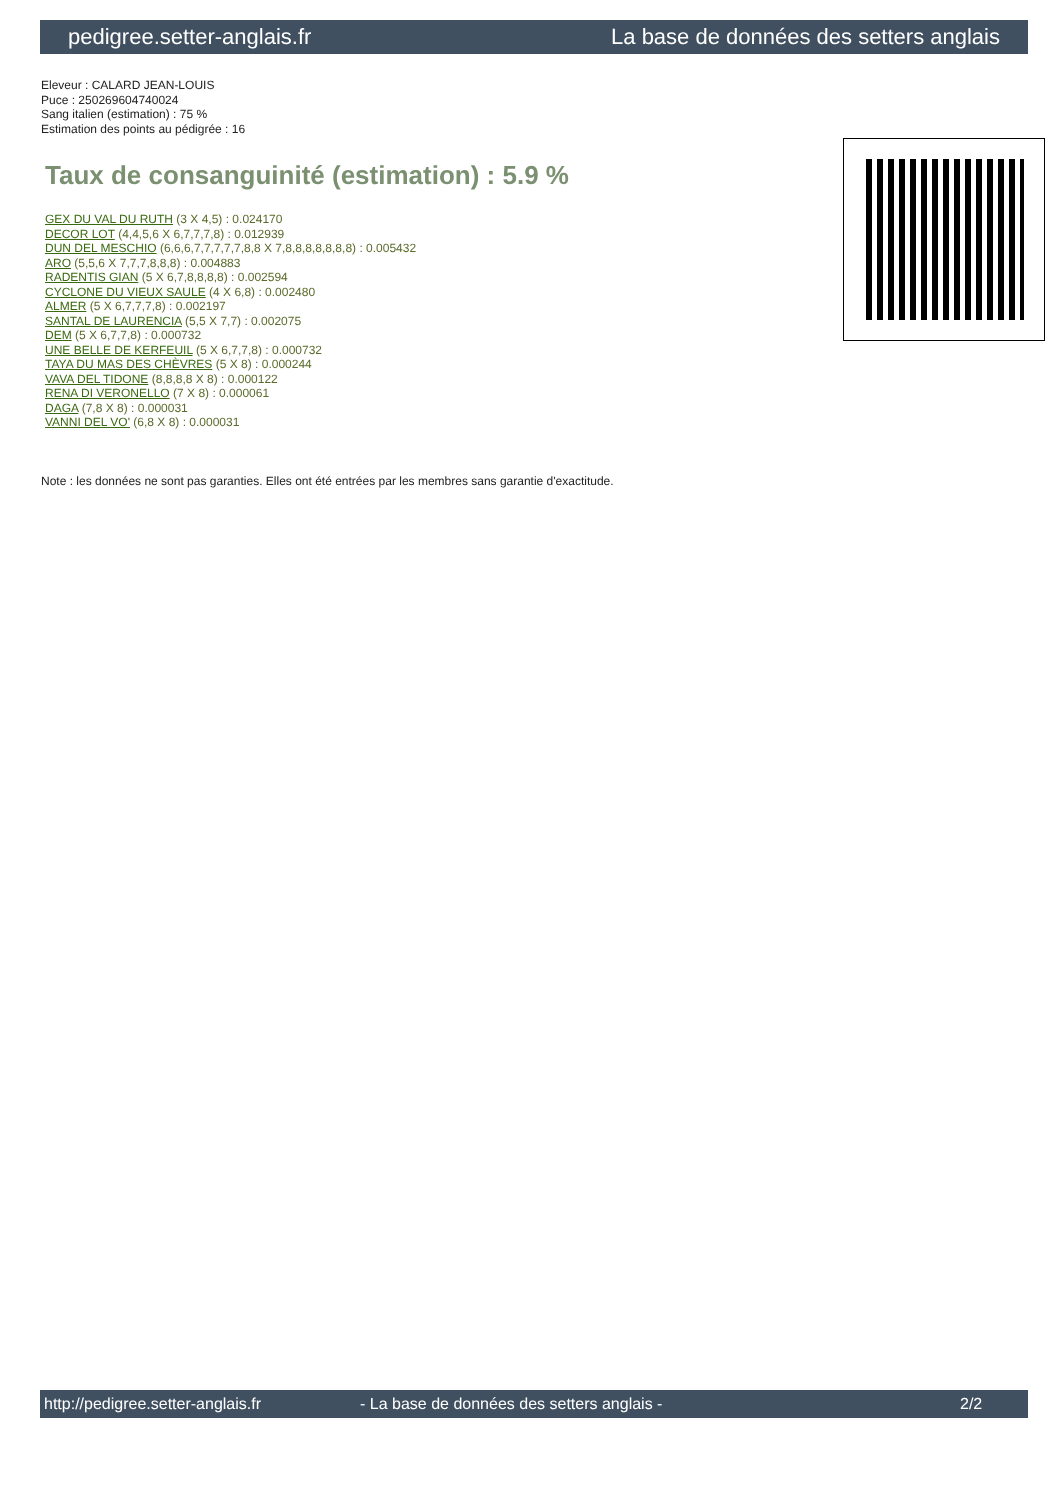pedigree.setter-anglais.fr La base de données des setters anglais
Eleveur : CALARD JEAN-LOUIS
Puce : 250269604740024
Sang italien (estimation) : 75 %
Estimation des points au pédigrée : 16
Taux de consanguinité (estimation) : 5.9 %
GEX DU VAL DU RUTH (3 X 4,5) : 0.024170
DECOR LOT (4,4,5,6 X 6,7,7,7,8) : 0.012939
DUN DEL MESCHIO (6,6,6,7,7,7,7,7,8,8 X 7,8,8,8,8,8,8,8) : 0.005432
ARO (5,5,6 X 7,7,7,8,8,8) : 0.004883
RADENTIS GIAN (5 X 6,7,8,8,8,8) : 0.002594
CYCLONE DU VIEUX SAULE (4 X 6,8) : 0.002480
ALMER (5 X 6,7,7,7,8) : 0.002197
SANTAL DE LAURENCIA (5,5 X 7,7) : 0.002075
DEM (5 X 6,7,7,8) : 0.000732
UNE BELLE DE KERFEUIL (5 X 6,7,7,8) : 0.000732
TAYA DU MAS DES CHÈVRES (5 X 8) : 0.000244
VAVA DEL TIDONE (8,8,8,8 X 8) : 0.000122
RENA DI VERONELLO (7 X 8) : 0.000061
DAGA (7,8 X 8) : 0.000031
VANNI DEL VO' (6,8 X 8) : 0.000031
Note : les données ne sont pas garanties. Elles ont été entrées par les membres sans garantie d'exactitude.
http://pedigree.setter-anglais.fr - La base de données des setters anglais - 2/2